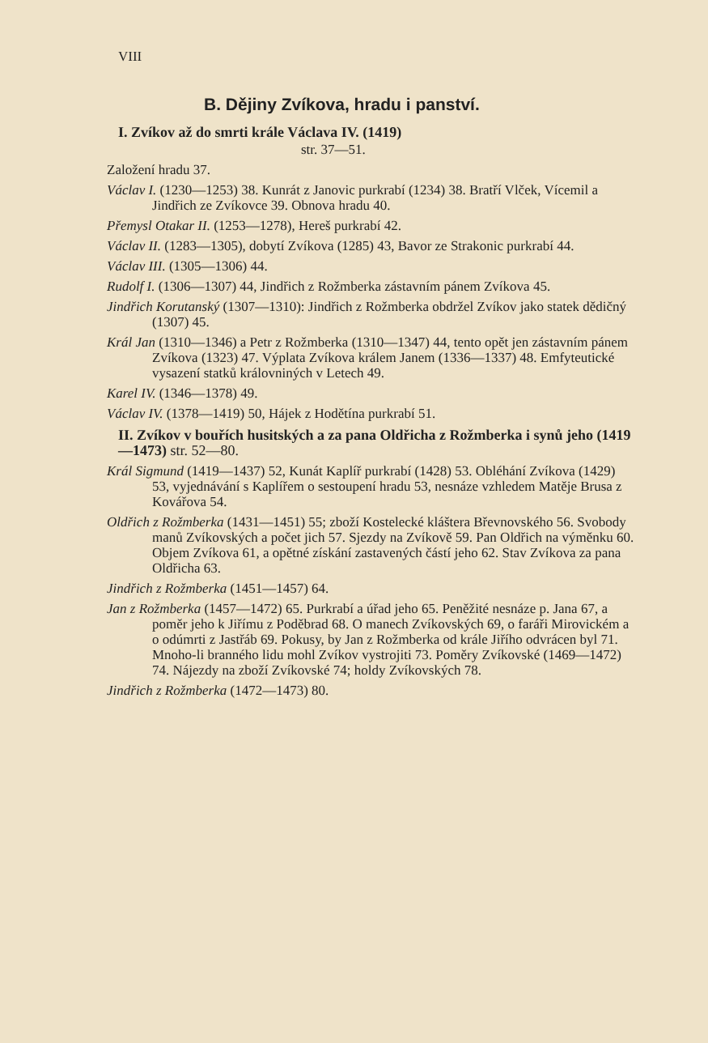VIII
B. Dějiny Zvíkova, hradu i panství.
I. Zvíkov až do smrti krále Václava IV. (1419)
str. 37—51.
Založení hradu 37.
Václav I. (1230—1253) 38. Kunrát z Janovic purkrabí (1234) 38. Bratří Vlček, Vícemil a Jindřich ze Zvíkovce 39. Obnova hradu 40.
Přemysl Otakar II. (1253—1278), Hereš purkrabí 42.
Václav II. (1283—1305), dobytí Zvíkova (1285) 43, Bavor ze Strakonic purkrabí 44.
Václav III. (1305—1306) 44.
Rudolf I. (1306—1307) 44, Jindřich z Rožmberka zástavním pánem Zvíkova 45.
Jindřich Korutanský (1307—1310): Jindřich z Rožmberka obdržel Zvíkov jako statek dědičný (1307) 45.
Král Jan (1310—1346) a Petr z Rožmberka (1310—1347) 44, tento opět jen zástavním pánem Zvíkova (1323) 47. Výplata Zvíkova králem Janem (1336—1337) 48. Emfyteutické vysazení statků královniných v Letech 49.
Karel IV. (1346—1378) 49.
Václav IV. (1378—1419) 50, Hájek z Hodětína purkrabí 51.
II. Zvíkov v bouřích husitských a za pana Oldřicha z Rožmberka i synů jeho (1419—1473) str. 52—80.
Král Sigmund (1419—1437) 52, Kunát Kaplíř purkrabí (1428) 53. Obléhání Zvíkova (1429) 53, vyjednávání s Kaplířem o sestoupení hradu 53, nesnáze vzhledem Matěje Brusa z Kovářova 54.
Oldřich z Rožmberka (1431—1451) 55; zboží Kostelecké kláštera Břevnovského 56. Svobody manů Zvíkovských a počet jich 57. Sjezdy na Zvíkově 59. Pan Oldřich na výměnku 60. Objem Zvíkova 61, a opětné získání zastavených částí jeho 62. Stav Zvíkova za pana Oldřicha 63.
Jindřich z Rožmberka (1451—1457) 64.
Jan z Rožmberka (1457—1472) 65. Purkrabí a úřad jeho 65. Peněžité nesnáze p. Jana 67, a poměr jeho k Jiřímu z Poděbrad 68. O manech Zvíkovských 69, o faráři Mirovickém a o odúmrti z Jastřáb 69. Pokusy, by Jan z Rožmberka od krále Jiřího odvrácen byl 71. Mnoho-li branného lidu mohl Zvíkov vystrojiti 73. Poměry Zvíkovské (1469—1472) 74. Nájezdy na zboží Zvíkovské 74; holdy Zvíkovských 78.
Jindřich z Rožmberka (1472—1473) 80.